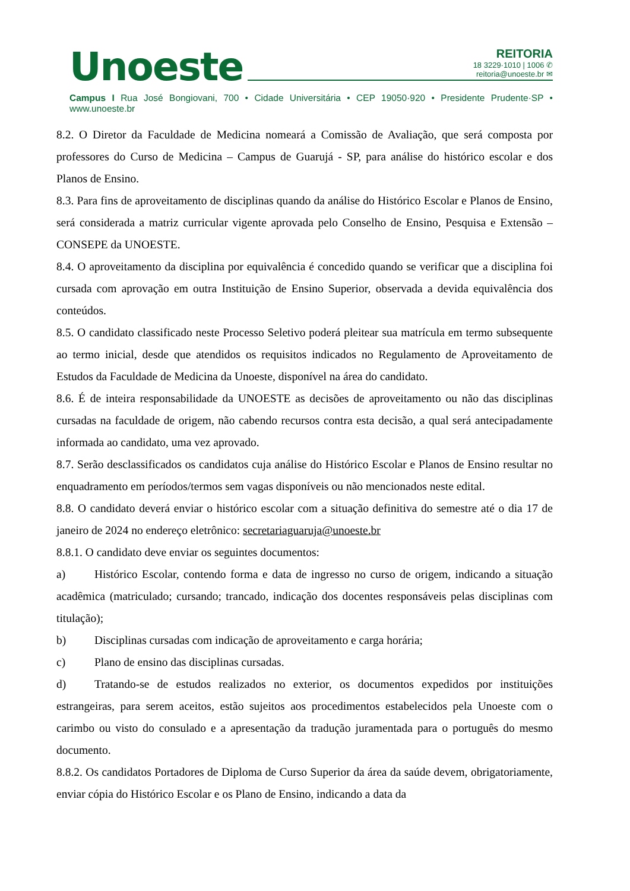Unoeste
REITORIA
18 3229·1010 | 1006 ✆
reitoria@unoeste.br ✉
Campus I Rua José Bongiovani, 700 • Cidade Universitária • CEP 19050·920 • Presidente Prudente·SP • www.unoeste.br
8.2. O Diretor da Faculdade de Medicina nomeará a Comissão de Avaliação, que será composta por professores do Curso de Medicina – Campus de Guarujá - SP, para análise do histórico escolar e dos Planos de Ensino.
8.3. Para fins de aproveitamento de disciplinas quando da análise do Histórico Escolar e Planos de Ensino, será considerada a matriz curricular vigente aprovada pelo Conselho de Ensino, Pesquisa e Extensão – CONSEPE da UNOESTE.
8.4. O aproveitamento da disciplina por equivalência é concedido quando se verificar que a disciplina foi cursada com aprovação em outra Instituição de Ensino Superior, observada a devida equivalência dos conteúdos.
8.5. O candidato classificado neste Processo Seletivo poderá pleitear sua matrícula em termo subsequente ao termo inicial, desde que atendidos os requisitos indicados no Regulamento de Aproveitamento de Estudos da Faculdade de Medicina da Unoeste, disponível na área do candidato.
8.6. É de inteira responsabilidade da UNOESTE as decisões de aproveitamento ou não das disciplinas cursadas na faculdade de origem, não cabendo recursos contra esta decisão, a qual será antecipadamente informada ao candidato, uma vez aprovado.
8.7. Serão desclassificados os candidatos cuja análise do Histórico Escolar e Planos de Ensino resultar no enquadramento em períodos/termos sem vagas disponíveis ou não mencionados neste edital.
8.8. O candidato deverá enviar o histórico escolar com a situação definitiva do semestre até o dia 17 de janeiro de 2024 no endereço eletrônico: secretariaguaruja@unoeste.br
8.8.1. O candidato deve enviar os seguintes documentos:
a) Histórico Escolar, contendo forma e data de ingresso no curso de origem, indicando a situação acadêmica (matriculado; cursando; trancado, indicação dos docentes responsáveis pelas disciplinas com titulação);
b) Disciplinas cursadas com indicação de aproveitamento e carga horária;
c) Plano de ensino das disciplinas cursadas.
d) Tratando-se de estudos realizados no exterior, os documentos expedidos por instituições estrangeiras, para serem aceitos, estão sujeitos aos procedimentos estabelecidos pela Unoeste com o carimbo ou visto do consulado e a apresentação da tradução juramentada para o português do mesmo documento.
8.8.2. Os candidatos Portadores de Diploma de Curso Superior da área da saúde devem, obrigatoriamente, enviar cópia do Histórico Escolar e os Plano de Ensino, indicando a data da